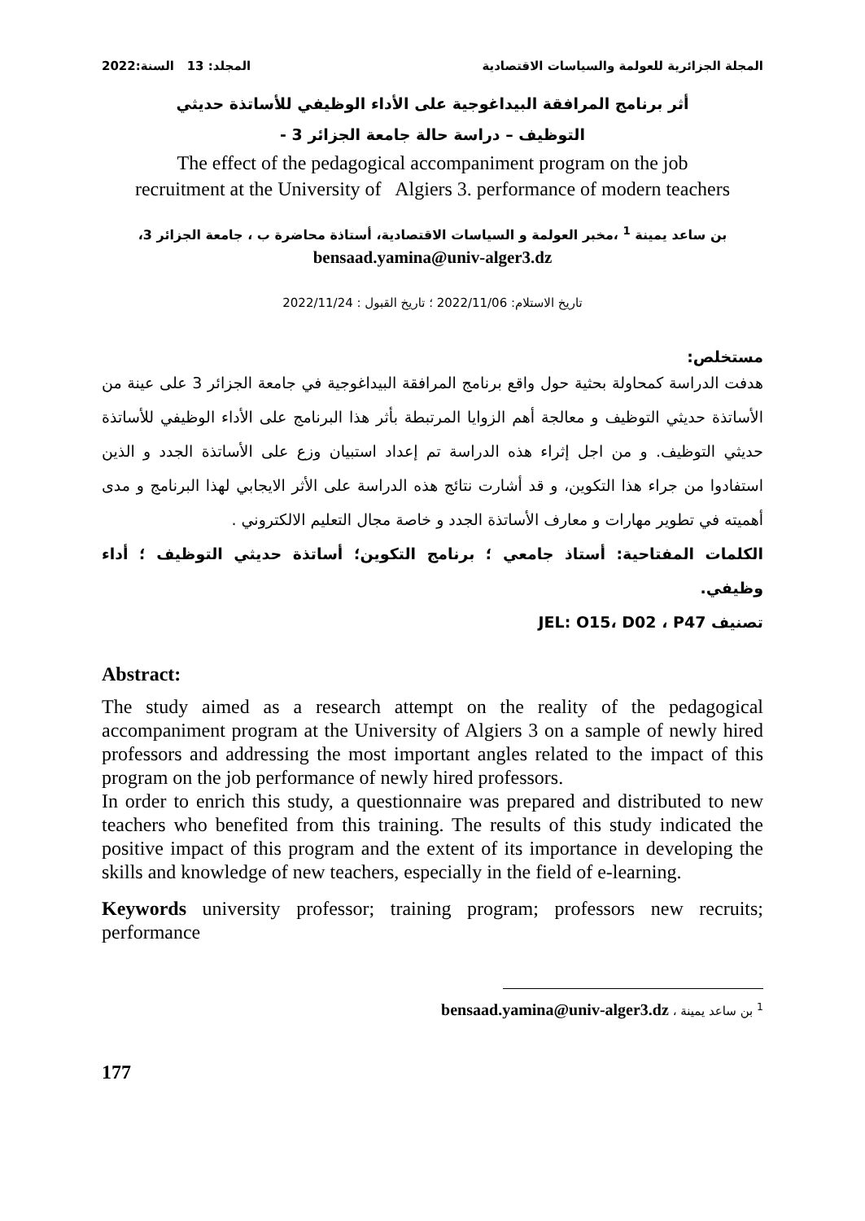المجلة الجزائرية للعولمة والسياسات الاقتصادية المجلد: 13 السنة:2022
أثر برنامج المرافقة البيداغوجية على الأداء الوظيفي للأساتذة حديثي
التوظيف – دراسة حالة جامعة الجزائر 3 -
The effect of the pedagogical accompaniment program on the job
recruitment at the University of Algiers 3. performance of modern teachers
بن ساعد يمينة <sup>1</sup> ،مخبر العولمة و السياسات الاقتصادية، أستاذة محاضرة ب ، جامعة الجزائر 3،
bensaad.yamina@univ-alger3.dz
تاريخ الاستلام: 2022/11/06 ؛ تاريخ القبول : 2022/11/24
مستخلص:
هدفت الدراسة كمحاولة بحثية حول واقع برنامج المرافقة البيداغوجية في جامعة الجزائر 3 على عينة من الأساتذة حديثي التوظيف و معالجة أهم الزوايا المرتبطة بأثر هذا البرنامج على الأداء الوظيفي للأساتذة حديثي التوظيف. و من اجل إثراء هذه الدراسة تم إعداد استبيان وزع على الأساتذة الجدد و الذين استفادوا من جراء هذا التكوين، و قد أشارت نتائج هذه الدراسة على الأثر الايجابي لهذا البرنامج و مدى أهميته في تطوير مهارات و معارف الأساتذة الجدد و خاصة مجال التعليم الالكتروني .
الكلمات المفتاحية: أستاذ جامعي ؛ برنامج التكوين؛ أساتذة حديثي التوظيف ؛ أداء وظيفي.
تصنيف JEL: O15، D02 ، P47
Abstract:
The study aimed as a research attempt on the reality of the pedagogical accompaniment program at the University of Algiers 3 on a sample of newly hired professors and addressing the most important angles related to the impact of this program on the job performance of newly hired professors.
In order to enrich this study, a questionnaire was prepared and distributed to new teachers who benefited from this training. The results of this study indicated the positive impact of this program and the extent of its importance in developing the skills and knowledge of new teachers, especially in the field of e-learning.
Keywords university professor; training program; professors new recruits; performance
<sup>1</sup> بن ساعد يمينة ، bensaad.yamina@univ-alger3.dz
177